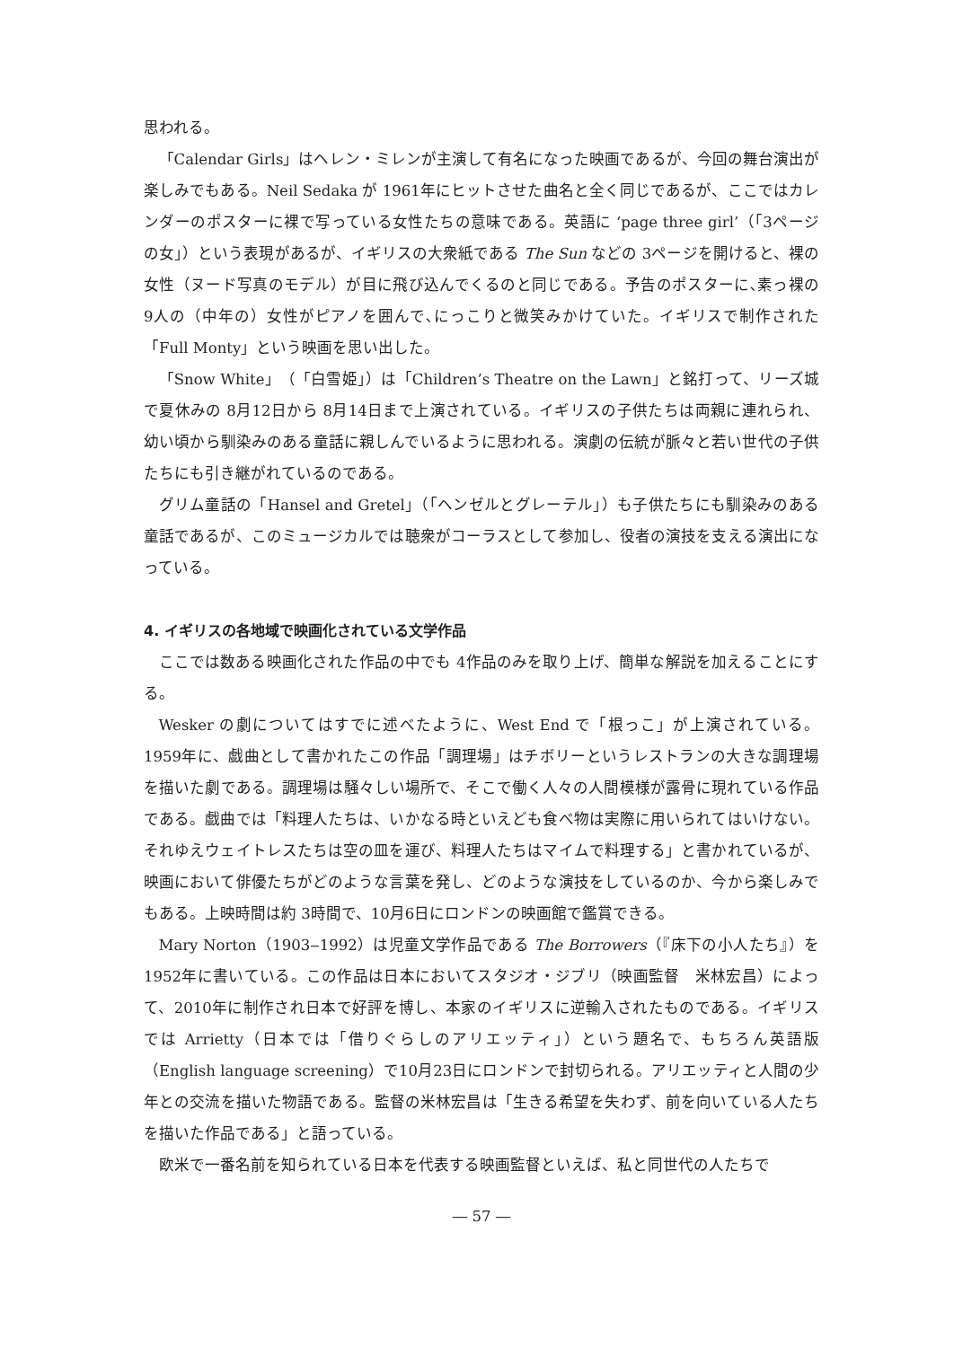思われる。
「Calendar Girls」はヘレン・ミレンが主演して有名になった映画であるが、今回の舞台演出が楽しみでもある。Neil Sedaka が 1961年にヒットさせた曲名と全く同じであるが、ここではカレンダーのポスターに裸で写っている女性たちの意味である。英語に ‘page three girl’（「3ページの女」）という表現があるが、イギリスの大衆紙である The Sun などの 3ページを開けると、裸の女性（ヌード写真のモデル）が目に飛び込んでくるのと同じである。予告のポスターに､素っ裸の 9人の（中年の）女性がピアノを囲んで､にっこりと微笑みかけていた。イギリスで制作された「Full Monty」という映画を思い出した。
「Snow White」（「白雪姫」）は「Children’s Theatre on the Lawn」と銘打って、リーズ城で夏休みの 8月12日から 8月14日まで上演されている。イギリスの子供たちは両親に連れられ、幼い頃から馴染みのある童話に親しんでいるように思われる。演劇の伝統が脈々と若い世代の子供たちにも引き継がれているのである。
グリム童話の「Hansel and Gretel」（「ヘンゼルとグレーテル」）も子供たちにも馴染みのある童話であるが、このミュージカルでは聴衆がコーラスとして参加し、役者の演技を支える演出になっている。
4. イギリスの各地域で映画化されている文学作品
ここでは数ある映画化された作品の中でも 4作品のみを取り上げ、簡単な解説を加えることにする。
Wesker の劇についてはすでに述べたように、West End で「根っこ」が上演されている。1959年に、戯曲として書かれたこの作品「調理場」はチボリーというレストランの大きな調理場を描いた劇である。調理場は騒々しい場所で、そこで働く人々の人間模様が露骨に現れている作品である。戯曲では「料理人たちは、いかなる時といえども食べ物は実際に用いられてはいけない。それゆえウェイトレスたちは空の皿を運び、料理人たちはマイムで料理する」と書かれているが、映画において俳優たちがどのような言葉を発し、どのような演技をしているのか、今から楽しみでもある。上映時間は約 3時間で、10月6日にロンドンの映画館で鑑賞できる。
Mary Norton（1903‒1992）は児童文学作品である The Borrowers（『床下の小人たち』）を1952年に書いている。この作品は日本においてスタジオ・ジブリ（映画監督　米林宏昌）によって、2010年に制作され日本で好評を博し、本家のイギリスに逆輸入されたものである。イギリスでは Arrietty（日本では「借りぐらしのアリエッティ」）という題名で、もちろん英語版（English language screening）で10月23日にロンドンで封切られる。アリエッティと人間の少年との交流を描いた物語である。監督の米林宏昌は「生きる希望を失わず、前を向いている人たちを描いた作品である」と語っている。
欧米で一番名前を知られている日本を代表する映画監督といえば、私と同世代の人たちで
― 57 ―